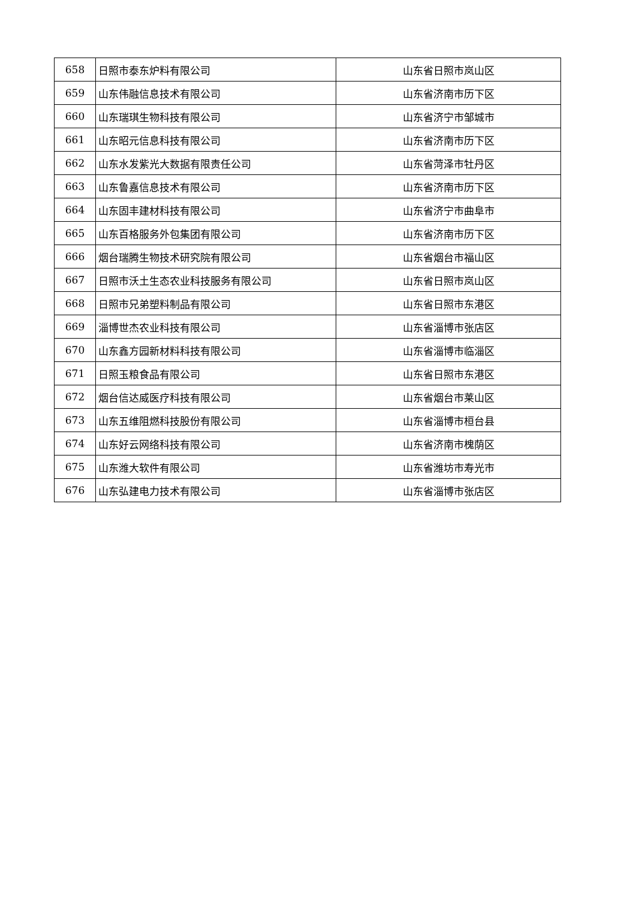| 658 | 日照市泰东炉料有限公司 | 山东省日照市岚山区 |
| 659 | 山东伟融信息技术有限公司 | 山东省济南市历下区 |
| 660 | 山东瑞琪生物科技有限公司 | 山东省济宁市邹城市 |
| 661 | 山东昭元信息科技有限公司 | 山东省济南市历下区 |
| 662 | 山东水发紫光大数据有限责任公司 | 山东省菏泽市牡丹区 |
| 663 | 山东鲁嘉信息技术有限公司 | 山东省济南市历下区 |
| 664 | 山东固丰建材科技有限公司 | 山东省济宁市曲阜市 |
| 665 | 山东百格服务外包集团有限公司 | 山东省济南市历下区 |
| 666 | 烟台瑞腾生物技术研究院有限公司 | 山东省烟台市福山区 |
| 667 | 日照市沃土生态农业科技服务有限公司 | 山东省日照市岚山区 |
| 668 | 日照市兄弟塑料制品有限公司 | 山东省日照市东港区 |
| 669 | 淄博世杰农业科技有限公司 | 山东省淄博市张店区 |
| 670 | 山东鑫方园新材料科技有限公司 | 山东省淄博市临淄区 |
| 671 | 日照玉粮食品有限公司 | 山东省日照市东港区 |
| 672 | 烟台信达威医疗科技有限公司 | 山东省烟台市莱山区 |
| 673 | 山东五维阻燃科技股份有限公司 | 山东省淄博市桓台县 |
| 674 | 山东好云网络科技有限公司 | 山东省济南市槐荫区 |
| 675 | 山东潍大软件有限公司 | 山东省潍坊市寿光市 |
| 676 | 山东弘建电力技术有限公司 | 山东省淄博市张店区 |